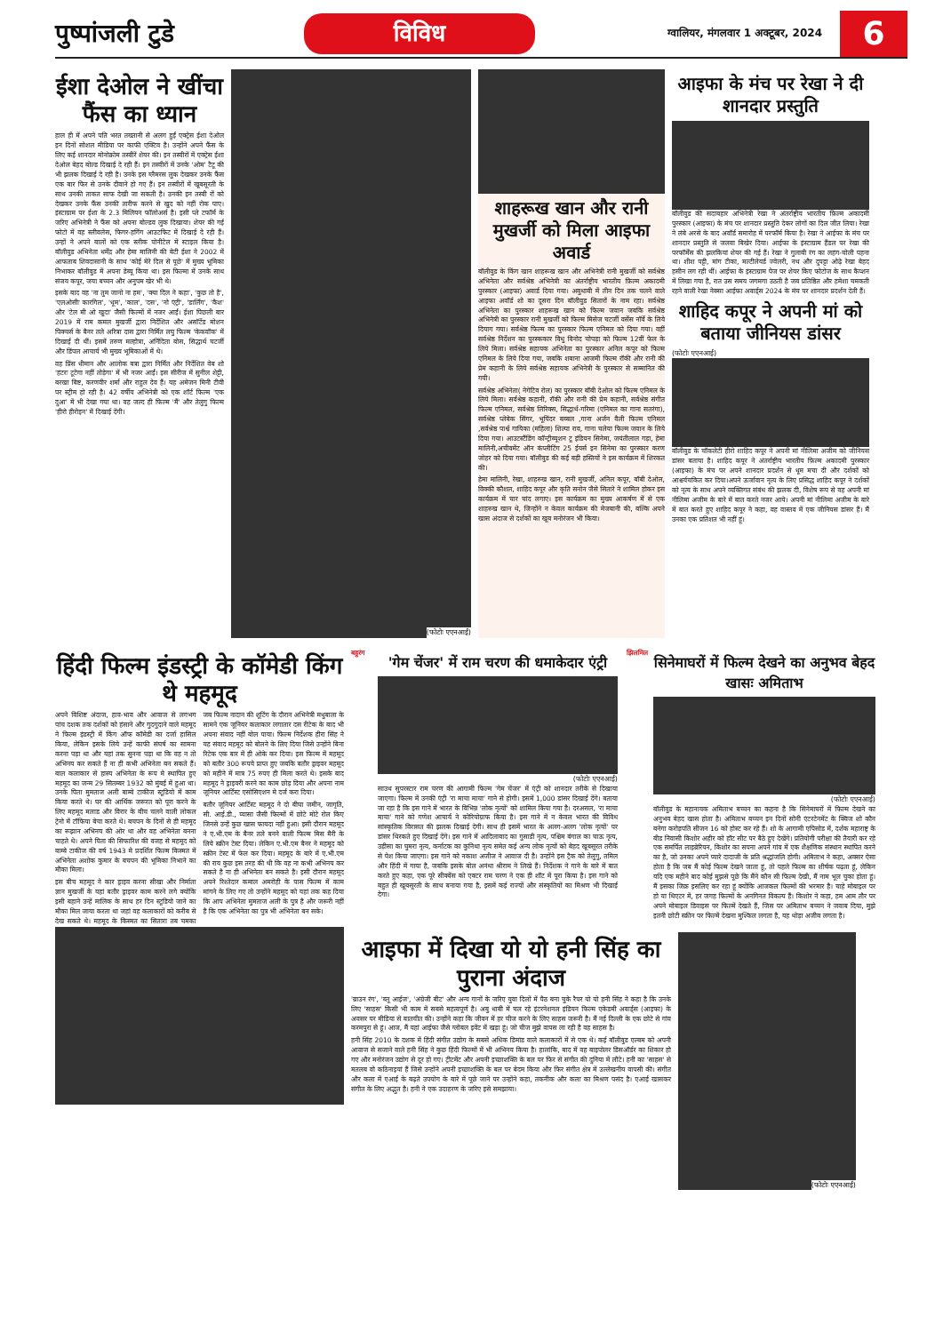पुष्पांजली टुडे
विविध
ग्वालियर, मंगलवार 1 अक्टूबर, 2024
6
ईशा देओल ने खींचा फैंस का ध्यान
हाल ही में अपने पति भरत तख्तानी से अलग हुईं एक्ट्रेस ईशा देओल इन दिनों सोशल मीडिया पर काफी एक्टिव है। उन्होंने अपने फैंस के लिए कई शानदार मोनोक्रोम तस्वीरें शेयर की। इन तस्वीरों में एक्ट्रेस ईशा देओल बेहद बोल्ड दिखाई दे रही हैं। इन तस्वीरों में उनके 'ओम' टैटू की भी झलक दिखाई दे रही है। उनके इस ग्लैमरस लुक देखकर उनके फैंस एक बार फिर से उनके दीवाने हो गए हैं। इन तस्वीरों में खूबसूरती के साथ उनकी ताकत साफ देखी जा सकती है। उनकी इन तस्वी रों को देखकर उनके फैंस उनकी तारीफ करने से खुद को नहीं रोक पाए। इंस्टाग्राम पर ईशा के 2.3 मिलियन फॉलोअर्स है। इसी प्ले टफॉर्म के जरिए अभिनेत्री ने फैंस को अपना बोल्डव लुक दिखाया। शेयर की गई फोटो में वह स्लीवलेस, फिगर-हगिंग आउटफिट में दिखाई दे रही हैं। उन्हों ने अपने बालों को एक स्लीक पोनीटेल में स्टाइल किया है। बॉलीवुड अभिनेता धर्मेंद्र और हेमा मालिनी की बेटी ईशा ने 2002 में आफताब शिवदासानी के साथ 'कोई मेरे दिल से पूछे' में मुख्य भूमिका निभाकर बॉलीवुड में अपना डेब्यू किया था। इस फिल्मा में उनके साथ संजय कपूर, जया बच्चन और अनुपम खेर भी थे।
इसके बाद वह 'ना तुम जानो ना हम', 'क्या दिल ने कहा', 'कुछ तो है', 'एलओसीः कारगिल', 'धूम', 'काल', 'दस', 'नो एंट्री', 'डार्लिंग', 'कैश' और 'टेल मी ओ खुदा' जैसी फिल्मों में नजर आईं। ईशा पिछली बार 2019 में राम कमल मुखर्जी द्वारा निर्देशित और असॉर्टेड मोशन पिक्चर्स के बैनर तले अरित्रा दास द्वारा निर्मित लघु फिल्म 'केकवॉक' में दिखाई दी थीं। इसमें तरुण मल्होत्रा, अनिंदिता बोस, सिद्धार्थ चटर्जी और डिंपल आचार्य भी मुख्य भूमिकाओं में थे।
वह प्रिंस धीमान और आलोक बत्रा द्वारा निर्मित और निर्देशित वेब शो 'हंटरः टूटेगा नहीं तोड़ेगा' में भी नजर आईं। इस सीरीज में सुनील शेट्टी, बरखा बिष्ट, करणवीर शर्मा और राहुल देव हैं। यह अमेजन मिनी टीवी पर स्ट्रीम हो रही है। 42 वर्षीय अभिनेत्री को एक शॉर्ट फिल्म 'एक दुआ' में भी देखा गया था। वह जल्द ही फिल्म 'मैं' और तेलुगु फिल्म 'हीरो हीरोइन' में दिखाई देंगी।
(फोटोः एएनआई)
शाहरूख खान और रानी मुखर्जी को मिला आइफा अवार्ड
बॉलीवुड के किंग खान शाहरूख खान और अभिनेत्री रानी मुखर्जी को सर्वश्रेष्ठ अभिनेता और सर्वश्रेष्ठ अभिनेत्री का अंतर्राष्ट्रीय भारतीय फ़िल्म अकादमी पुरस्कार (आइफा) अवार्ड दिया गया। अबुधाबी में तीन दिन तक चलने वाले आइफा अवॉर्ड शो का दूसरा दिन बॉलीवुड सितारों के नाम रहा। सर्वश्रेष्ठ अभिनेता का पुरस्कार शाहरूख खान को फिल्म जवान जबकि सर्वश्रेष्ठ अभिनेत्री का पुरस्कार रानी मुखर्जी को फिल्म मिसेज चटर्जी वर्सेस नॉर्वे के लिये दियाग गया। सर्वश्रेष्ठ फिल्म का पुरस्कार फिल्म एनिमल को दिया गया। वहीं सर्वश्रेष्ठ निर्देशन का पुरस्ककार विधु विनोद चोपड़ा को फिल्म 12वीं फेल के लिये मिला। सर्वश्रेष्ठ सहायक अभिनेता का पुरस्कार अनिल कपूर को फिल्म एनिमल के लिये दिया गया, जबकि शबाना आजमी फिल्म रॉकी और रानी की प्रेम कहानी के लिये सर्वश्रेष्ठ सहायक अभिनेत्री के पुरस्कार से सम्मानित की गयी।
सर्वश्रेष्ठ अभिनेता( नेगेटिव रोल) का पुरस्कार बॉबी देओल को फिल्म एनिमल के लिये मिला। सर्वश्रेष्ठ कहानी, रॉकी और रानी की प्रेम कहानी, सर्वश्रेष्ठ संगीत फिल्म एनिमल, सर्वश्रेष्ठ लिरिक्स, सिद्धार्थ-गरिमा (एनिमल का गाना सतरंगा), सर्वश्रेष्ठ प्लेबेक सिंगर, भूपिंदर बब्बल ,गाना अर्जन वैली फिल्म एनिमल ,सर्वश्रेष्ठ पार्श्व गायिका (महिला) शिल्पा राव, गाना चलेया फिल्म जवान के लिये दिया गया। आउटस्टैंडिंग कॉन्ट्रीब्यूशन टू इंडियन सिनेमा, जयंतीलाल गड़ा, हेमा मालिनी,अचीवमेंट ऑन कंप्लीटिंग 25 ईयर्स इन सिनेमा का पुरस्कार करण जोहर को दिया गया। बॉलीवुड की कई बड़ी हस्तियों ने इस कार्यक्रम में शिरकत की।
हेमा मालिनी, रेखा, शाहरुख खान, रानी मुखर्जी, अनिल कपूर, बॉबी देओल, विक्की कौशल, शाहिद कपूर और कृति सनोन जैसे सितारे ने शामिल होकर इस कार्यक्रम में चार चांद लगाए। इस कार्यक्रम का मुख्य आकर्षण में से एक शाहरुख खान थे, जिन्होंने न केवल कार्यक्रम की मेजबानी की, बल्कि अपने खास अंदाज से दर्शकों का खूब मनोरंजन भी किया।
आइफा के मंच पर रेखा ने दी शानदार प्रस्तुति
बॉलीवुड की सदाबहार अभिनेत्री रेखा ने अंतर्राष्ट्रीय भारतीय फ़िल्म अकादमी पुरस्कार (आइफा) के मंच पर शानदार प्रस्तुति देकर लोगों का दिल जीत लिया। रेखा ने लंबे अरसे के बाद अवॉर्ड समारोह में परफॉर्म किया है। रेखा ने आईफा के मंच पर शानदार प्रस्तुति से जलवा बिखेर दिया। आईफा के इंस्टाग्राम हैंडल पर रेखा की परफॉर्मेंस की झलकियां शेयर की गई हैं। रेखा ने गुलाबी रंग का लहंग-चोली पहना था। शीश पट्टी, मांग टीका, मल्टीलेयर्ड ज्वेलरी, नथ और दुपट्टा ओढ़े रेखा बेहद हसीन लग रही थीं। आईफा के इंस्टाग्राम पेज पर शेयर किए फोटोज के साथ कैप्शन में लिखा गया है, रात उस समय जगमगा उठती है जब प्रतिष्ठित और हमेशा चमकती रहने वाली रेखा नेक्सा आईफा अवार्ड्स 2024 के मंच पर शानदार प्रदर्शन देती हैं।
शाहिद कपूर ने अपनी मां को बताया जीनियस डांसर
(फोटोः एएनआई)
बॉलीवुड के चॉकलेटी हीरो शाहिद कपूर ने अपनी मां नीलिमा अजीम को जीनियस डांसर बताया है। शाहिद कपूर ने अंतर्राष्ट्रीय भारतीय फ़िल्म अकादमी पुरस्कार (आइफा) के मंच पर अपने शानदार प्रदर्शन से धूम मचा दी और दर्शकों को आश्चर्यचकित कर दिया।अपने ऊर्जावान नृत्य के लिए प्रसिद्ध शाहिद कपूर ने दर्शकों को नृत्य के साथ अपने व्यक्तिगत संबंध की झलक दी, विशेष रूप से वह अपनी मां नीलिमा अजीम के बारे में बात करते नजर आये। अपनी मां नीलिमा अजीम के बारे में बात करते हुए शाहिद कपूर ने कहा, वह वास्तव में एक जीनियस डांसर हैं। मैं उनका एक प्रतिशत भी नहीं हूं।
हिंदी फिल्म इंडस्ट्री के कॉमेडी किंग थे महमूद
अपने विशिष्ट अंदाज, हाव-भाव और आवाज से लगभग पांच दशक तक दर्शकों को हंसाने और गुदगुदाने वाले महमूद ने फिल्म इंडस्ट्री में किंग ऑफ कॉमेडी का दर्जा हासिल किया, लेकिन इसके लिये उन्हें काफी संघर्ष का सामना करना पड़ा था और यहां तक सुनना पड़ा था कि वह न तो अभिनय कर सकते हैं ना ही कभी अभिनेता बन सकते हैं।बाल कलाकार से हास्य अभिनेता के रूप मे स्थापित हुए महमूद का जन्म 29 सितम्बर 1932 को मुंबई में हुआ था। उनके पिता मुमताज अली बाम्बे टाकीज स्टूडियो में काम किया करते थे। घर की आर्थिक जरूरत को पूरा करने के लिए महमूद मलाड और विरार के बीच चलने वाली लोकल ट्रेनो में टॉफिया बेचा करते थे। बचपन के दिनों से ही महमूद का रूझान अभिनय की ओर था और वह अभिनेता बनना चाहते थे। अपने पिता की सिफारिश की वजह से महमूद को बाम्बे टाकीज की वर्ष 1943 मे प्रदर्शित फिल्म किस्मत में अभिनेता अशोक कुमार के बचपन की भूमिका निभाने का मौका मिला।
इस बीच महमूद ने कार ड्राइव करना सीखा और निर्माता ज्ञान मुखर्जी के यहां बतौर ड्राइवर काम करने लगे क्योंकि इसी बहाने उन्हें मालिक के साथ हर दिन स्टूडियो जाने का मौका मिल जाया करता था जहां वह कलाकारों को करीब से देख सकते थे। महमूद के किस्मत का सितारा तब चमका जब फिल्म नादान की शूटिंग के दौरान अभिनेत्री मधुबाला के सामने एक जूनियर कलाकार लगातार दस रीटेक के बाद भी अपना संवाद नहीं बोल पाया। फिल्म निर्देशक हीरा सिंह ने यह संवाद महमूद को बोलने के लिए दिया जिसे उन्होंने बिना रिटेक एक बार में ही ओके कर दिया। इस फिल्म में महमूद को बतौर 300 रूपये प्राप्त हुए जबकि बतौर ड्राइवर महमूद को महीने में मात्र 75 रुपए ही मिला करते थे। इसके बाद महमूद ने ड्राइवरी करने का काम छोड़ दिया और अपना नाम जूनियर आर्टिस्ट एसोसिएशन मे दर्ज करा दिया।
बतौर जूनियर आर्टिस्ट महमूद ने दो बीघा जमीन, जागृति, सी. आई.डी., प्यासा जैसी फिल्मों में छोटे मोटे रोल किए जिनसे उन्हें कुछ खास फायदा नहीं हुआ। इसी दौरान महमूद ने ए.भी.एम के बैनर तले बनने वाली फिल्म मिस मैरी के लिये स्क्रीन टेस्ट दिया। लेकिन ए.भी.एम बैनर ने महमूद को स्क्रीन टेस्ट में फेल कर दिया। महमूद के बारे में ए.भी.एम की राय कुछ इस तरह की थी कि वह ना कभी अभिनय कर सकते है ना ही अभिनेता बन सकते है। इसी दौरान महमूद अपने रिश्तेदार कमाल अमरोही के पास फिल्म में काम मांगने के लिए गए तो उन्होंने महमूद को यहां तक कह दिया कि आप अभिनेता मुमताज अली के पुत्र है और जरूरी नहीं है कि एक अभिनेता का पुत्र भी अभिनेता बन सके।
बहुरंग
'गेम चेंजर' में राम चरण की धमाकेदार एंट्री
(फोटोः एएनआई)
साउथ सुपरस्टार राम चरण की आगामी फिल्म 'गेम चेंजर' में एंट्री को शानदार तरीके से दिखाया जाएगा। फिल्म में उनकी एंट्री 'रा माचा माचा' गाने से होगी। इसमें 1,000 डांसर दिखाई देंगे। बताया जा रहा है कि इस गाने में भारत के विभिन्न 'लोक नृत्यों' को शामिल किया गया है। दरअसल, 'रा माचा माचा' गाने को गणेश आचार्य ने कोरियोग्राफ किया है। इस गाने में न केवल भारत की विविध सांस्कृतिक विरासत की झलक दिखाई देगी। साथ ही इसमें भारत के अलग-अलग 'लोक नृत्यों' पर डांसर थिरकते हुए दिखाई देंगे। इस गाने में आदिलाबाद का गुसाडी नृत्य, पश्चिम बंगाल का चाऊ नृत्य, उड़ीसा का घुमरा नृत्य, कर्नाटक का कुनिथा नृत्य समेत कई अन्य लोक नृत्यों को बेहद खूबसूरत तरीके से पेश किया जाएगा। इस गाने को नकाश अजीज ने आवाज दी है। उन्होंने इस ट्रैक को तेलुगु, तमिल और हिंदी में गाया है, जबकि इसके बोल अनंथा श्रीराम ने लिखे हैं। निर्देशक ने गाने के बारे में बात करते हुए कहा, एक पूरे सीक्वेंस को एक्टर राम चरण ने एक ही शॉट में पूरा किया है। इस गाने को बहुत ही खूबसूरती के साथ बनाया गया है, इसमें कई राज्यों और संस्कृतियों का मिश्रण भी दिखाई देगा।
झिलमिल
सिनेमाघरों में फिल्म देखने का अनुभव बेहद खासः अमिताभ
(फोटोः एएनआई)
बॉलीवुड के महानायक अमिताभ बच्चन का कहना है कि सिनेमाघरों में फिल्म देखने का अनुभव बेहद खास होता है। अमिताभ बच्चन इन दिनों सोनी एंटरटेनमेंट के क्विज शो कौन बनेगा करोड़पति सीजन 16 को होस्ट कर रहे हैं। शो के आगामी एपिसोड में, दर्शक महाराष्ट्र के बीड निवासी किशोर अहीर को हॉट सीट पर बैठे हुए देखेंगे। प्रतियोगी परीक्षा की तैयारी कर रहे एक समर्पित लाइब्रेरियन, किशोर का सपना अपने गांव में एक शैक्षणिक संस्थान स्थापित करने का है, जो उनका अपने प्यारे दादाजी के प्रति श्रद्धांजलि होगी। अमिताभ ने कहा, अक्सर ऐसा होता है कि जब मैं कोई फिल्म देखने जाता हूं, तो पहले फिल्म का शीर्षक पढ़ता हूं, लेकिन यदि एक महीने बाद कोई मुझसे पूछे कि मैंने कौन सी फिल्म देखी, मैं नाम भूल चुका होता हूं। मैं इसका जिक्र इसलिए कर रहा हूं क्योंकि आजकल फिल्मों की भरमार है। चाहे मोबाइल पर हो या थिएटर में, हर जगह फिल्मों के अनगिनत विकल्प हैं। किशोर ने कहा, हम आम तौर पर अपने मोबाइल डिवाइस पर फिल्में देखते हैं, जिस पर अमिताभ बच्चन ने जवाब दिया, मुझे इतनी छोटी स्क्रीन पर फिल्में देखना मुश्किल लगता है, यह थोड़ा अजीब लगता है।
आइफा में दिखा यो यो हनी सिंह का पुराना अंदाज
'ब्राउन रंग', 'ब्लू आईज', 'अंग्रेजी बीट' और अन्य गानों के जरिए युवा दिलों में पैठ बना चुके रैपर यो यो हनी सिंह ने कहा है कि उनके लिए 'साहस' किसी भी काम में सबसे महत्वपूर्ण है। अबु धाबी में चल रहे इंटरनेशनल इंडियन फिल्म एकेडमी अवार्ड्स (आइफा) के अवसर पर मीडिया से बातचीत की। उन्होंने कहा कि जीवन में हर चीज करने के लिए साहस जरूरी है। मैं नई दिल्ली के एक छोटे से गांव करमपुरा से हूं। आज, मैं यहां आईफा जैसे ग्लोबल इवेंट में खड़ा हूं। जो चीज मुझे वापस ला रही है वह साहस है।
हनी सिंह 2010 के दशक में हिंदी संगीत उद्योग के सबसे अधिक डिमांड वाले कलाकारों में से एक थे। कई बॉलीवुड एल्बम को अपनी आवाज से सजाने वाले हनी सिंह ने कुछ हिंदी फिल्मों में भी अभिनय किया है। हालांकि, बाद में वह बाइपोलर डिसऑर्डर का शिकार हो गए और मनोरंजन उद्योग से दूर हो गए। ट्रीटमेंट और अपनी इच्छाशक्ति के बल पर फिर से संगीत की दुनिया में लौटे। हनी का 'साहस' से मतलब वो कठिनाइयां हैं जिसे उन्होंने अपनी इच्छाशक्ति के बल पर बेदम किया और फिर संगीत क्षेत्र में उल्लेखनीय वापसी की। संगीत और कला में एआई के बढ़ते उपयोग के बारे में पूछे जाने पर उन्होंने कहा, तकनीक और कला का मिश्रण पसंद है। एआई खासकर संगीत के लिए अद्भुत है। हनी ने एक उदाहरण के जरिए इसे समझाया।
(फोटोः एएनआई)